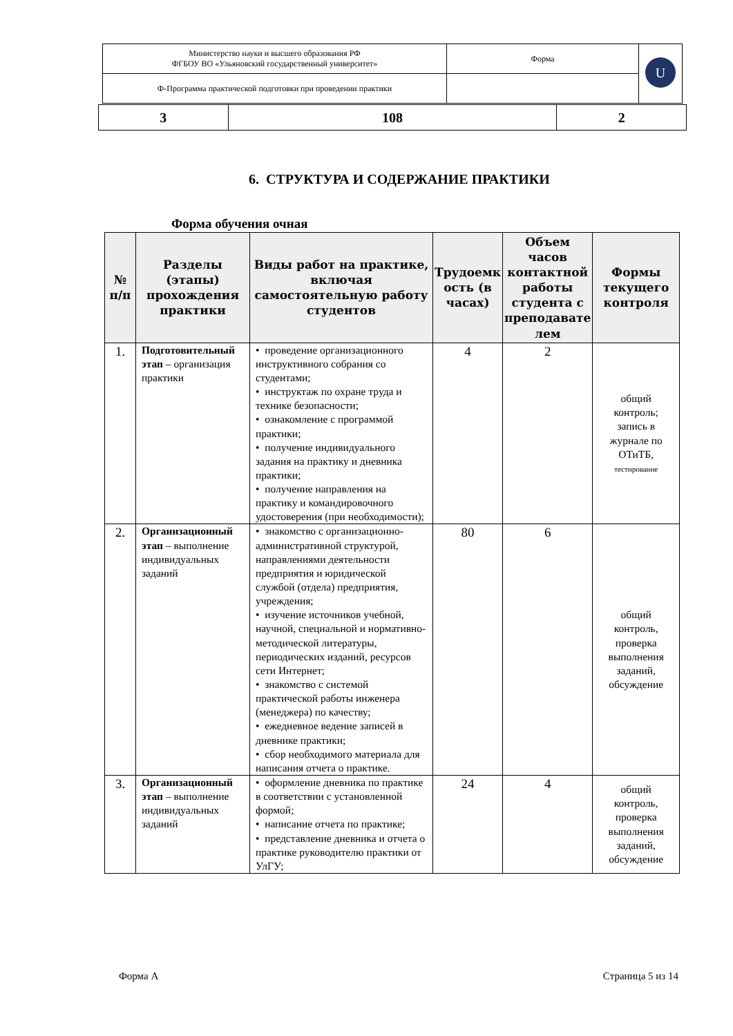| Министерство науки и высшего образования РФ ФГБОУ ВО «Ульяновский государственный университет» | Форма | U |
| Ф-Программа практической подготовки при проведении практики | | |
| 3 | 108 | 2 |
6. СТРУКТУРА И СОДЕРЖАНИЕ ПРАКТИКИ
Форма обучения очная
| № п/п | Разделы (этапы) прохождения практики | Виды работ на практике, включая самостоятельную работу студентов | Трудоемк ость (в часах) | Объем часов контактной работы студента с преподавате лем | Формы текущего контроля |
| --- | --- | --- | --- | --- | --- |
| 1. | Подготовительный этап – организация практики | • проведение организационного инструктивного собрания со студентами; • инструктаж по охране труда и технике безопасности; • ознакомление с программой практики; • получение индивидуального задания на практику и дневника практики; • получение направления на практику и командировочного удостоверения (при необходимости); | 4 | 2 | общий контроль; запись в журнале по ОТиТБ, тестирование |
| 2. | Организационный этап – выполнение индивидуальных заданий | • знакомство с организационно-административной структурой, направлениями деятельности предприятия и юридической службой (отдела) предприятия, учреждения; • изучение источников учебной, научной, специальной и нормативно-методической литературы, периодических изданий, ресурсов сети Интернет; • знакомство с системой практической работы инженера (менеджера) по качеству; • ежедневное ведение записей в дневнике практики; • сбор необходимого материала для написания отчета о практике. | 80 | 6 | общий контроль, проверка выполнения заданий, обсуждение |
| 3. | Организационный этап – выполнение индивидуальных заданий | • оформление дневника по практике в соответствии с установленной формой; • написание отчета по практике; • представление дневника и отчета о практике руководителю практики от УлГУ; | 24 | 4 | общий контроль, проверка выполнения заданий, обсуждение |
Форма А Страница 5 из 14